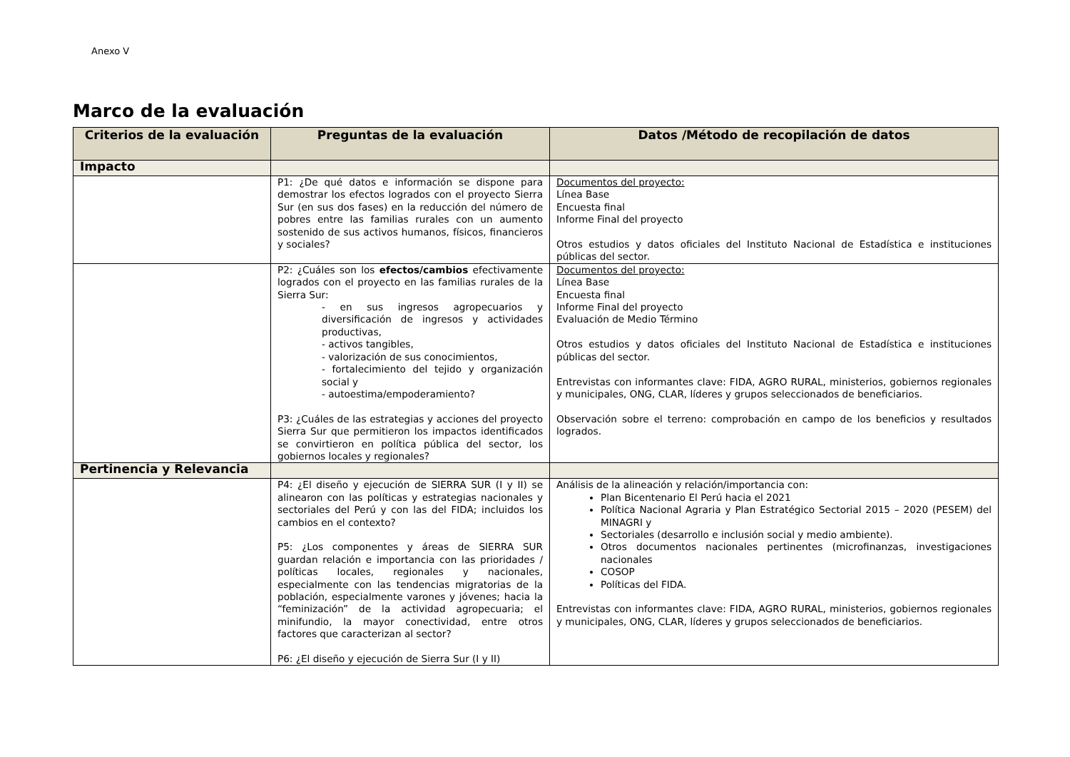Anexo V
Marco de la evaluación
| Criterios de la evaluación | Preguntas de la evaluación | Datos /Método de recopilación de datos |
| --- | --- | --- |
| Impacto | | |
| | P1: ¿De qué datos e información se dispone para demostrar los efectos logrados con el proyecto Sierra Sur (en sus dos fases) en la reducción del número de pobres entre las familias rurales con un aumento sostenido de sus activos humanos, físicos, financieros y sociales? | Documentos del proyecto: Línea Base Encuesta final Informe Final del proyecto Otros estudios y datos oficiales del Instituto Nacional de Estadística e instituciones públicas del sector. |
| | P2: ¿Cuáles son los efectos/cambios efectivamente logrados con el proyecto en las familias rurales de la Sierra Sur: - en sus ingresos agropecuarios y diversificación de ingresos y actividades productivas, - activos tangibles, - valorización de sus conocimientos, - fortalecimiento del tejido y organización social y - autoestima/empoderamiento? P3: ¿Cuáles de las estrategias y acciones del proyecto Sierra Sur que permitieron los impactos identificados se convirtieron en política pública del sector, los gobiernos locales y regionales? | Documentos del proyecto: Línea Base Encuesta final Informe Final del proyecto Evaluación de Medio Término Otros estudios y datos oficiales del Instituto Nacional de Estadística e instituciones públicas del sector. Entrevistas con informantes clave: FIDA, AGRO RURAL, ministerios, gobiernos regionales y municipales, ONG, CLAR, líderes y grupos seleccionados de beneficiarios. Observación sobre el terreno: comprobación en campo de los beneficios y resultados logrados. |
| Pertinencia y Relevancia | | |
| | P4: ¿El diseño y ejecución de SIERRA SUR (I y II) se alinearon con las políticas y estrategias nacionales y sectoriales del Perú y con las del FIDA; incluidos los cambios en el contexto? P5: ¿Los componentes y áreas de SIERRA SUR guardan relación e importancia con las prioridades / políticas locales, regionales y nacionales, especialmente con las tendencias migratorias de la población, especialmente varones y jóvenes; hacia la “feminización” de la actividad agropecuaria; el minifundio, la mayor conectividad, entre otros factores que caracterizan al sector? P6: ¿El diseño y ejecución de Sierra Sur (I y II) | Análisis de la alineación y relación/importancia con: Plan Bicentenario El Perú hacia el 2021 Política Nacional Agraria y Plan Estratégico Sectorial 2015 – 2020 (PESEM) del MINAGRI y Sectoriales (desarrollo e inclusión social y medio ambiente). Otros documentos nacionales pertinentes (microfinanzas, investigaciones nacionales COSOP Políticas del FIDA. Entrevistas con informantes clave: FIDA, AGRO RURAL, ministerios, gobiernos regionales y municipales, ONG, CLAR, líderes y grupos seleccionados de beneficiarios. |